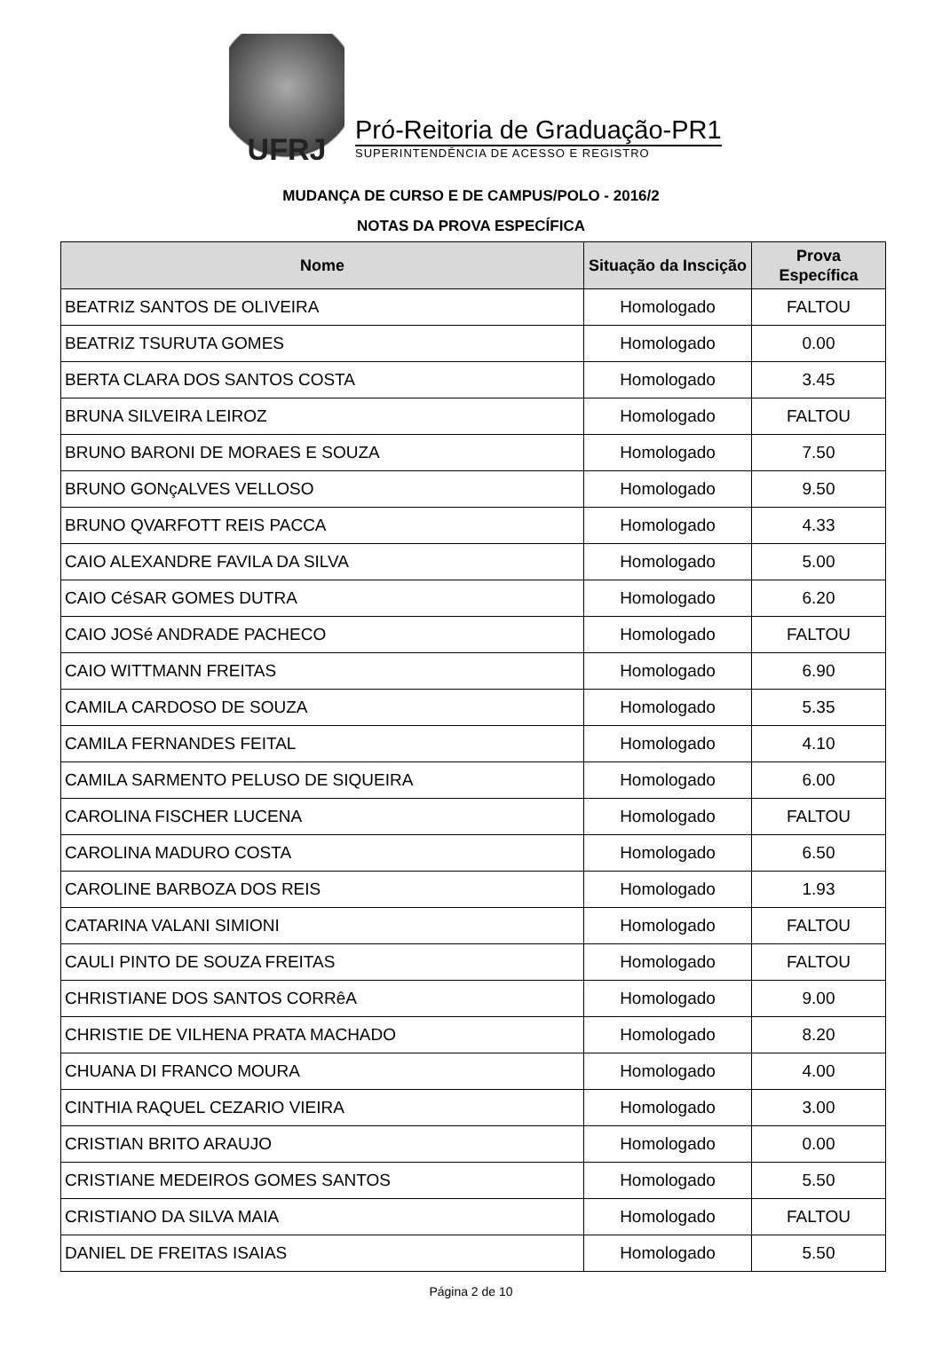UFRJ
Pró-Reitoria de Graduação-PR1
SUPERINTENDÊNCIA DE ACESSO E REGISTRO
MUDANÇA DE CURSO E DE CAMPUS/POLO - 2016/2
NOTAS DA PROVA ESPECÍFICA
| Nome | Situação da Inscição | Prova Específica |
| --- | --- | --- |
| BEATRIZ SANTOS DE OLIVEIRA | Homologado | FALTOU |
| BEATRIZ TSURUTA GOMES | Homologado | 0.00 |
| BERTA CLARA DOS SANTOS COSTA | Homologado | 3.45 |
| BRUNA SILVEIRA LEIROZ | Homologado | FALTOU |
| BRUNO BARONI DE MORAES E SOUZA | Homologado | 7.50 |
| BRUNO GONçALVES VELLOSO | Homologado | 9.50 |
| BRUNO QVARFOTT REIS PACCA | Homologado | 4.33 |
| CAIO ALEXANDRE FAVILA DA SILVA | Homologado | 5.00 |
| CAIO CéSAR GOMES DUTRA | Homologado | 6.20 |
| CAIO JOSé ANDRADE PACHECO | Homologado | FALTOU |
| CAIO WITTMANN FREITAS | Homologado | 6.90 |
| CAMILA CARDOSO DE SOUZA | Homologado | 5.35 |
| CAMILA FERNANDES FEITAL | Homologado | 4.10 |
| CAMILA SARMENTO PELUSO DE SIQUEIRA | Homologado | 6.00 |
| CAROLINA FISCHER LUCENA | Homologado | FALTOU |
| CAROLINA MADURO COSTA | Homologado | 6.50 |
| CAROLINE BARBOZA DOS REIS | Homologado | 1.93 |
| CATARINA VALANI SIMIONI | Homologado | FALTOU |
| CAULI PINTO DE SOUZA FREITAS | Homologado | FALTOU |
| CHRISTIANE DOS SANTOS CORRêA | Homologado | 9.00 |
| CHRISTIE DE VILHENA PRATA MACHADO | Homologado | 8.20 |
| CHUANA DI FRANCO MOURA | Homologado | 4.00 |
| CINTHIA RAQUEL CEZARIO VIEIRA | Homologado | 3.00 |
| CRISTIAN BRITO ARAUJO | Homologado | 0.00 |
| CRISTIANE MEDEIROS GOMES SANTOS | Homologado | 5.50 |
| CRISTIANO DA SILVA MAIA | Homologado | FALTOU |
| DANIEL DE FREITAS ISAIAS | Homologado | 5.50 |
Página 2 de 10